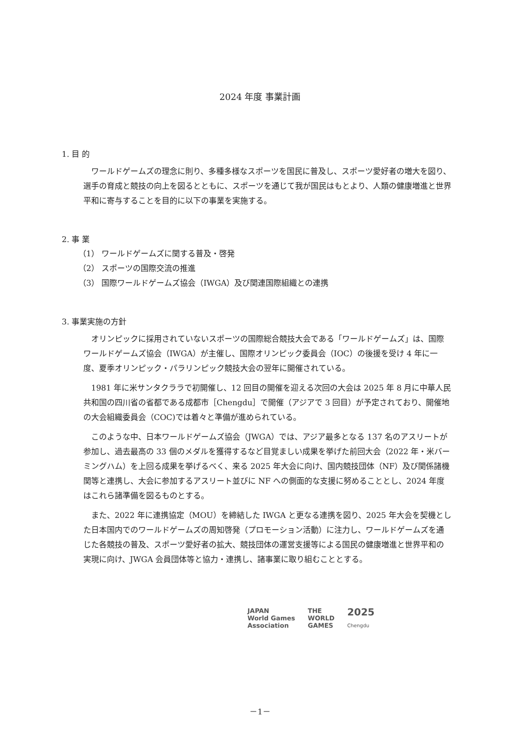2024 年度 事業計画
1. 目 的
ワールドゲームズの理念に則り、多種多様なスポーツを国民に普及し、スポーツ愛好者の増大を図り、選手の育成と競技の向上を図るとともに、スポーツを通じて我が国民はもとより、人類の健康増進と世界平和に寄与することを目的に以下の事業を実施する。
2. 事 業
（1） ワールドゲームズに関する普及・啓発
（2） スポーツの国際交流の推進
（3） 国際ワールドゲームズ協会（IWGA）及び関連国際組織との連携
3. 事業実施の方針
オリンピックに採用されていないスポーツの国際総合競技大会である「ワールドゲームズ」は、国際ワールドゲームズ協会（IWGA）が主催し、国際オリンピック委員会（IOC）の後援を受け 4 年に一度、夏季オリンピック・パラリンピック競技大会の翌年に開催されている。
1981 年に米サンタクララで初開催し、12 回目の開催を迎える次回の大会は 2025 年 8 月に中華人民共和国の四川省の省都である成都市［Chengdu］で開催（アジアで 3 回目）が予定されており、開催地の大会組織委員会（COC)では着々と準備が進められている。
このような中、日本ワールドゲームズ協会（JWGA）では、アジア最多となる 137 名のアスリートが参加し、過去最高の 33 個のメダルを獲得するなど目覚ましい成果を挙げた前回大会（2022 年・米バーミングハム）を上回る成果を挙げるべく、来る 2025 年大会に向け、国内競技団体（NF）及び関係諸機関等と連携し、大会に参加するアスリート並びに NF への側面的な支援に努めることとし、2024 年度はこれら諸準備を図るものとする。
また、2022 年に連携協定（MOU）を締結した IWGA と更なる連携を図り、2025 年大会を契機とした日本国内でのワールドゲームズの周知啓発（プロモーション活動）に注力し、ワールドゲームズを通じた各競技の普及、スポーツ愛好者の拡大、競技団体の運営支援等による国民の健康増進と世界平和の実現に向け、JWGA 会員団体等と協力・連携し、諸事業に取り組むこととする。
JAPAN
World Games
Association
THE
WORLD
GAMES
2025
Chengdu
－1－